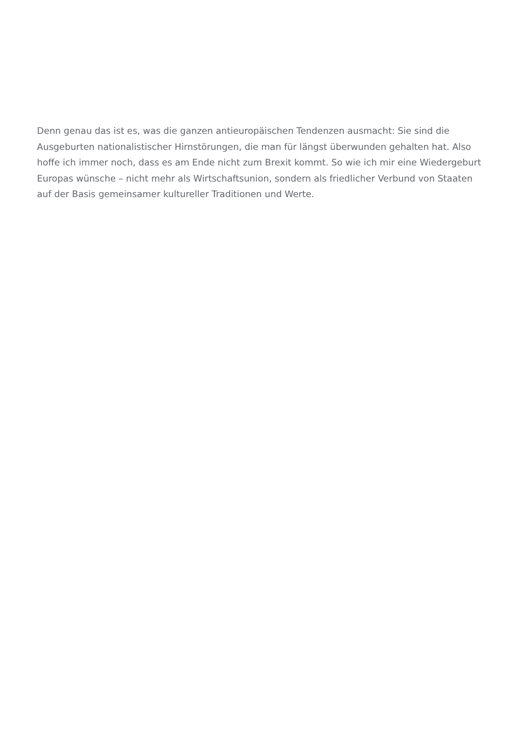Denn genau das ist es, was die ganzen antieuropäischen Tendenzen ausmacht: Sie sind die Ausgeburten nationalistischer Hirnstörungen, die man für längst überwunden gehalten hat. Also hoffe ich immer noch, dass es am Ende nicht zum Brexit kommt. So wie ich mir eine Wiedergeburt Europas wünsche – nicht mehr als Wirtschaftsunion, sondern als friedlicher Verbund von Staaten auf der Basis gemeinsamer kultureller Traditionen und Werte.